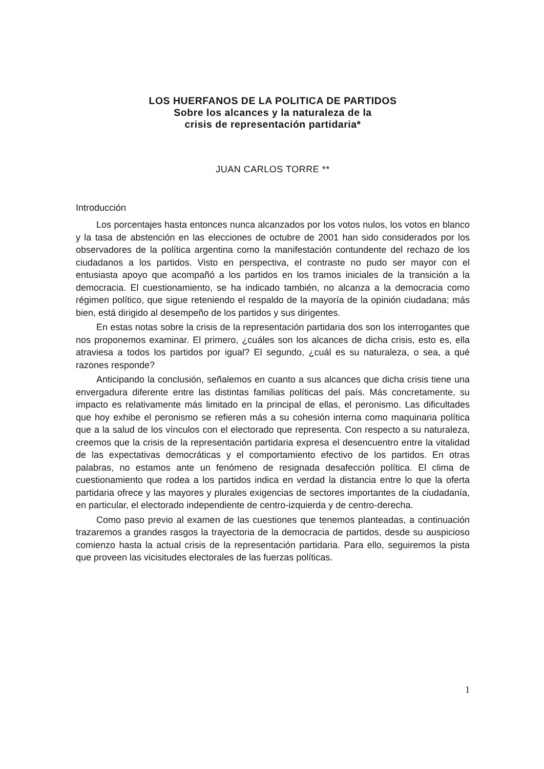LOS HUERFANOS DE LA POLITICA DE PARTIDOS
Sobre los alcances y la naturaleza de la
crisis de representación partidaria*
JUAN CARLOS TORRE **
Introducción
Los porcentajes hasta entonces nunca alcanzados por los votos nulos, los votos en blanco y la tasa de abstención en las elecciones de octubre de 2001 han sido considerados por los observadores de la política argentina como la manifestación contundente del rechazo de los ciudadanos a los partidos. Visto en perspectiva, el contraste no pudo ser mayor con el entusiasta apoyo que acompañó a los partidos en los tramos iniciales de la transición a la democracia. El cuestionamiento, se ha indicado también, no alcanza a la democracia como régimen político, que sigue reteniendo el respaldo de la mayoría de la opinión ciudadana; más bien, está dirigido al desempeño de los partidos y sus dirigentes.
En estas notas sobre la crisis de la representación partidaria dos son los interrogantes que nos proponemos examinar. El primero, ¿cuáles son los alcances de dicha crisis, esto es, ella atraviesa a todos los partidos por igual? El segundo, ¿cuál es su naturaleza, o sea, a qué razones responde?
Anticipando la conclusión, señalemos en cuanto a sus alcances que dicha crisis tiene una envergadura diferente entre las distintas familias políticas del país. Más concretamente, su impacto es relativamente más limitado en la principal de ellas, el peronismo. Las dificultades que hoy exhibe el peronismo se refieren más a su cohesión interna como maquinaria política que a la salud de los vínculos con el electorado que representa. Con respecto a su naturaleza, creemos que la crisis de la representación partidaria expresa el desencuentro entre la vitalidad de las expectativas democráticas y el comportamiento efectivo de los partidos. En otras palabras, no estamos ante un fenómeno de resignada desafección política. El clima de cuestionamiento que rodea a los partidos indica en verdad la distancia entre lo que la oferta partidaria ofrece y las mayores y plurales exigencias de sectores importantes de la ciudadanía, en particular, el electorado independiente de centro-izquierda y de centro-derecha.
Como paso previo al examen de las cuestiones que tenemos planteadas, a continuación trazaremos a grandes rasgos la trayectoria de la democracia de partidos, desde su auspicioso comienzo hasta la actual crisis de la representación partidaria. Para ello, seguiremos la pista que proveen las vicisitudes electorales de las fuerzas políticas.
1